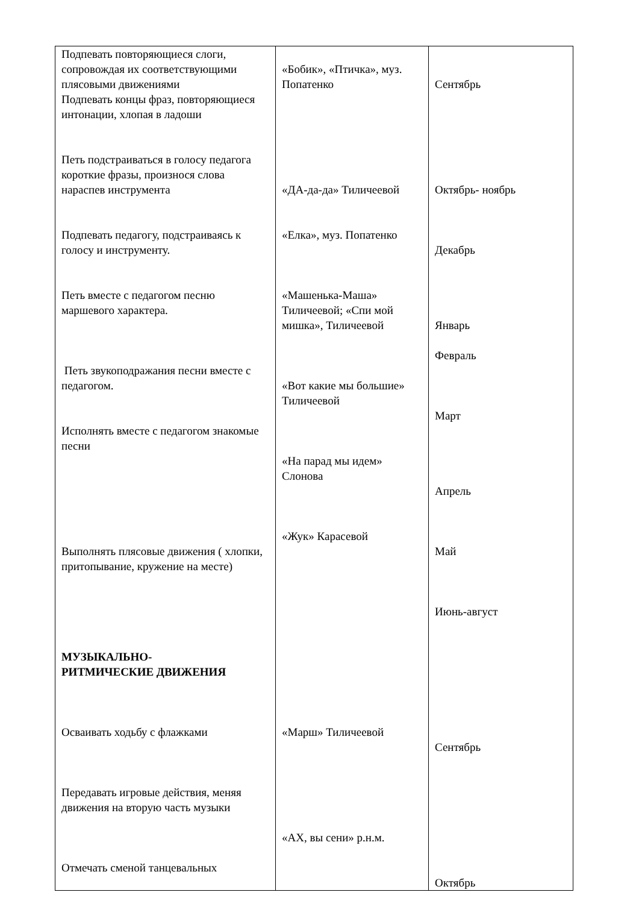| Подпевать повторяющиеся слоги, сопровождая их соответствующими плясовыми движениями Подпевать концы фраз, повторяющиеся интонации, хлопая в ладоши Петь подстраиваться в голосу педагога короткие фразы, произнося слова нараспев инструмента Подпевать педагогу, подстраиваясь к голосу и инструменту. Петь вместе с педагогом песню маршевого характера. Петь звукоподражания песни вместе с педагогом. Исполнять вместе с педагогом знакомые песни Выполнять плясовые движения ( хлопки, притопывание, кружение на месте) МУЗЫКАЛЬНО- РИТМИЧЕСКИЕ ДВИЖЕНИЯ Осваивать ходьбу с флажками Передавать игровые действия, меняя движения на вторую часть музыки Отмечать сменой танцевальных | «Бобик», «Птичка», муз. Попатенко «ДА-да-да» Тиличеевой «Елка», муз. Попатенко «Машенька-Маша» Тиличеевой; «Спи мой мишка», Тиличеевой «Вот какие мы большие» Тиличеевой «На парад мы идем» Слонова «Жук» Карасевой «Марш» Тиличеевой «АХ, вы сени» р.н.м. | Сентябрь Октябрь- ноябрь Декабрь Январь Февраль Март Апрель Май Июнь-август Сентябрь Октябрь |